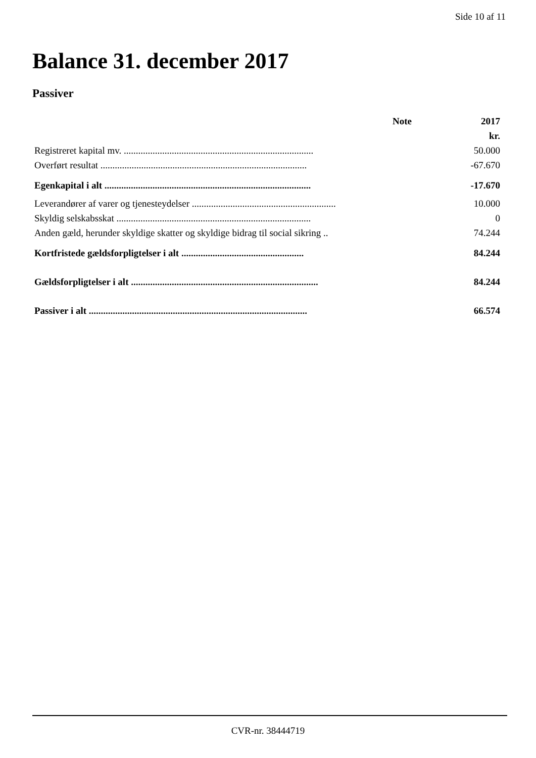Side 10 af 11
Balance 31. december 2017
Passiver
| | Note | 2017 |
| --- | --- | --- |
| | | kr. |
| Registreret kapital mv. ............................................................................... | | 50.000 |
| Overført resultat ...................................................................................... | | -67.670 |
| Egenkapital i alt ...................................................................................... | | -17.670 |
| Leverandører af varer og tjenesteydelser ............................................................ | | 10.000 |
| Skyldig selskabsskat ................................................................................. | | 0 |
| Anden gæld, herunder skyldige skatter og skyldige bidrag til social sikring .. | | 74.244 |
| Kortfristede gældsforpligtelser i alt ................................................... | | 84.244 |
| Gældsforpligtelser i alt .............................................................................. | | 84.244 |
| Passiver i alt ........................................................................................... | | 66.574 |
CVR-nr. 38444719